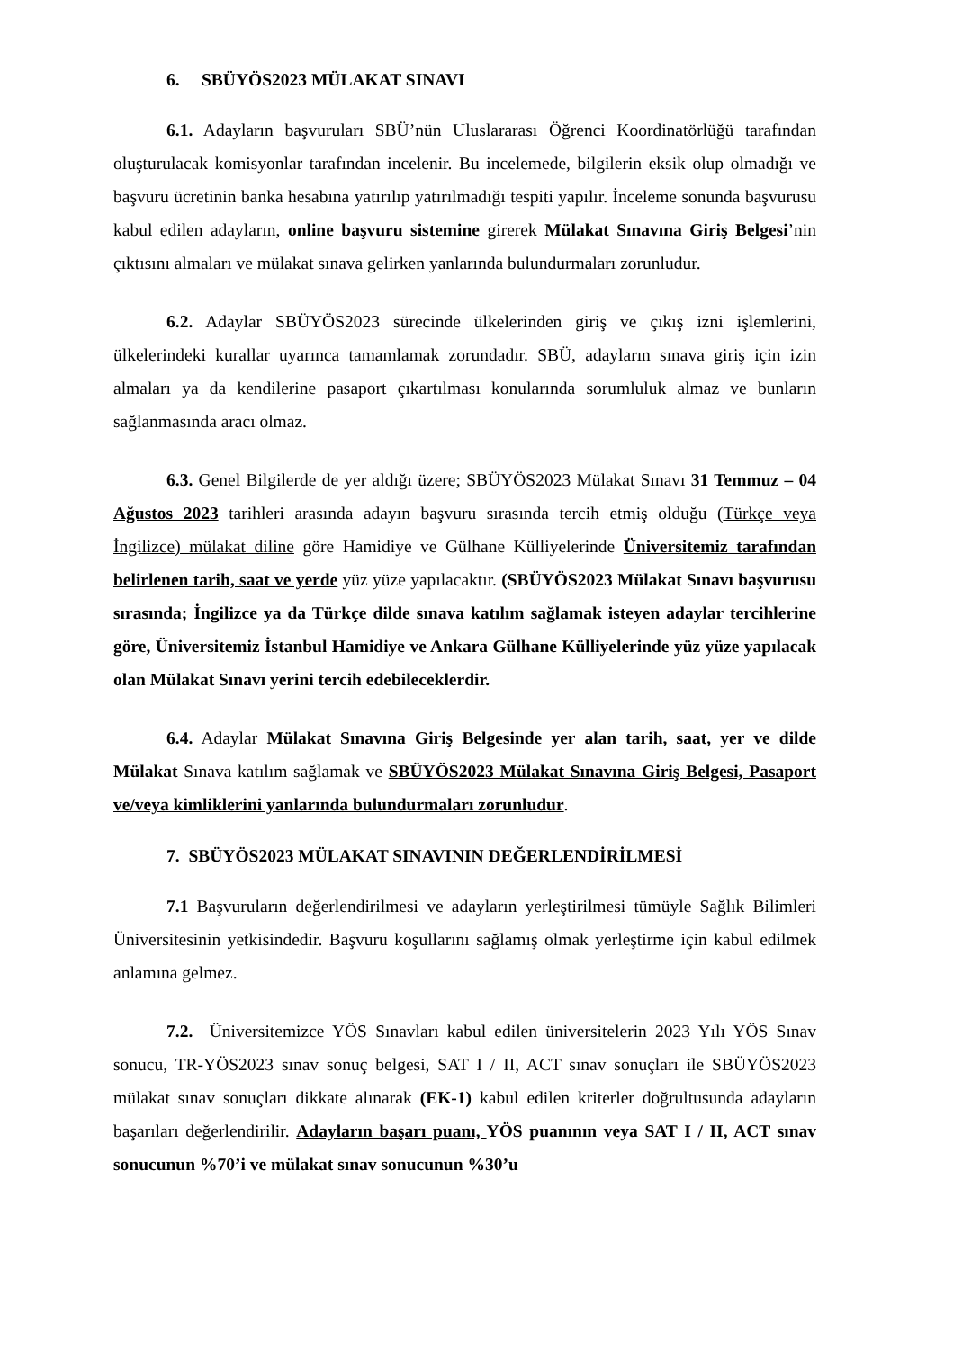6. SBÜYÖS2023 MÜLAKAT SINAVI
6.1. Adayların başvuruları SBÜ’nün Uluslararası Öğrenci Koordinatörlüğü tarafından oluşturulacak komisyonlar tarafından incelenir. Bu incelemede, bilgilerin eksik olup olmadığı ve başvuru ücretinin banka hesabına yatırılıp yatırılmadığı tespiti yapılır. İnceleme sonunda başvurusu kabul edilen adayların, online başvuru sistemine girerek Mülakat Sınavına Giriş Belgesi’nin çıktısını almaları ve mülakat sınava gelirken yanlarında bulundurmaları zorunludur.
6.2. Adaylar SBÜYÖS2023 sürecinde ülkelerinden giriş ve çıkış izni işlemlerini, ülkelerindeki kurallar uyarınca tamamlamak zorundadır. SBÜ, adayların sınava giriş için izin almaları ya da kendilerine pasaport çıkartılması konularında sorumluluk almaz ve bunların sağlanmasında aracı olmaz.
6.3. Genel Bilgilerde de yer aldığı üzere; SBÜYÖS2023 Mülakat Sınavı 31 Temmuz – 04 Ağustos 2023 tarihleri arasında adayın başvuru sırasında tercih etmiş olduğu (Türkçe veya İngilizce) mülakat diline göre Hamidiye ve Gülhane Külliyelerinde Üniversitemiz tarafından belirlenen tarih, saat ve yerde yüz yüze yapılacaktır. (SBÜYÖS2023 Mülakat Sınavı başvurusu sırasında; İngilizce ya da Türkçe dilde sınava katılım sağlamak isteyen adaylar tercihlerine göre, Üniversitemiz İstanbul Hamidiye ve Ankara Gülhane Külliyelerinde yüz yüze yapılacak olan Mülakat Sınavı yerini tercih edebileceklerdir.
6.4. Adaylar Mülakat Sınavına Giriş Belgesinde yer alan tarih, saat, yer ve dilde Mülakat Sınava katılım sağlamak ve SBÜYÖS2023 Mülakat Sınavına Giriş Belgesi, Pasaport ve/veya kimliklerini yanlarında bulundurmaları zorunludur.
7. SBÜYÖS2023 MÜLAKAT SINAVININ DEĞERLENDİRİLMESİ
7.1 Başvuruların değerlendirilmesi ve adayların yerleştirilmesi tümüyle Sağlık Bilimleri Üniversitesinin yetkisindedir. Başvuru koşullarını sağlamış olmak yerleştirme için kabul edilmek anlamına gelmez.
7.2. Üniversitemizce YÖS Sınavları kabul edilen üniversitelerin 2023 Yılı YÖS Sınav sonucu, TR-YÖS2023 sınav sonuç belgesi, SAT I / II, ACT sınav sonuçları ile SBÜYÖS2023 mülakat sınav sonuçları dikkate alınarak (EK-1) kabul edilen kriterler doğrultusunda adayların başarıları değerlendirilir. Adayların başarı puanı, YÖS puanının veya SAT I / II, ACT sınav sonucunun %70’i ve mülakat sınav sonucunun %30’u